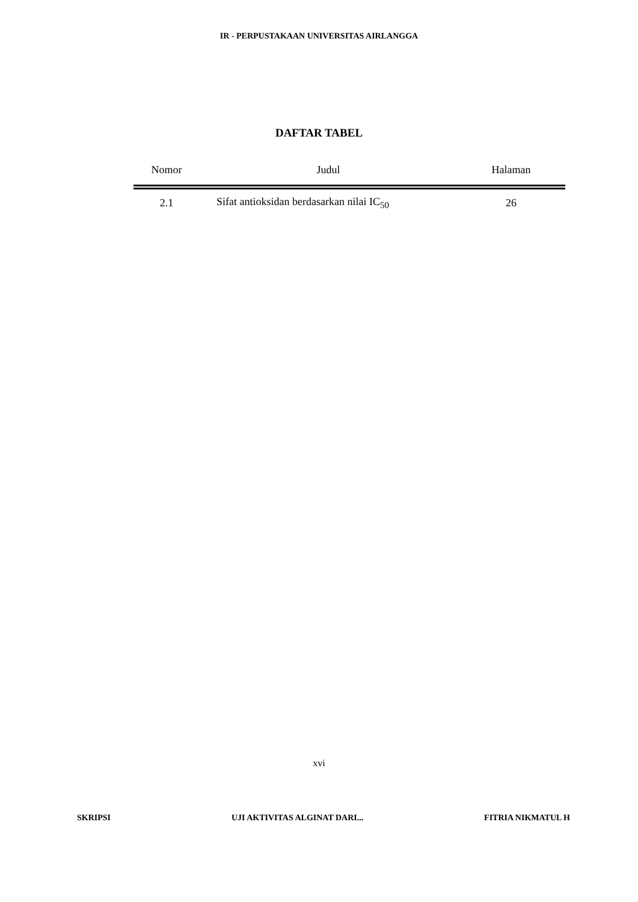IR - PERPUSTAKAAN UNIVERSITAS AIRLANGGA
DAFTAR TABEL
| Nomor | Judul | Halaman |
| --- | --- | --- |
| 2.1 | Sifat antioksidan berdasarkan nilai IC<sub>50</sub> | 26 |
xvi
SKRIPSI UJI AKTIVITAS ALGINAT DARI... FITRIA NIKMATUL H